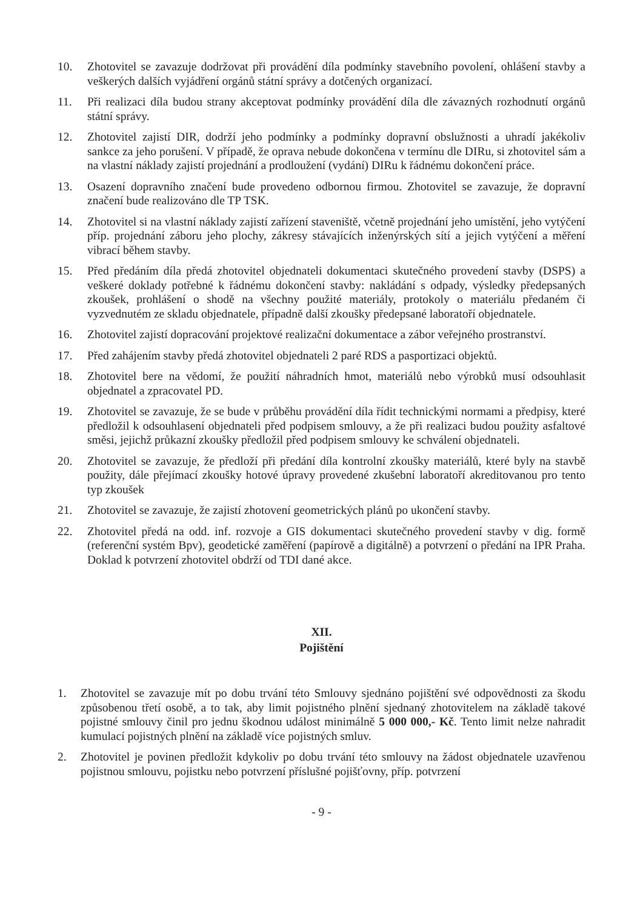10. Zhotovitel se zavazuje dodržovat při provádění díla podmínky stavebního povolení, ohlášení stavby a veškerých dalších vyjádření orgánů státní správy a dotčených organizací.
11. Při realizaci díla budou strany akceptovat podmínky provádění díla dle závazných rozhodnutí orgánů státní správy.
12. Zhotovitel zajistí DIR, dodrží jeho podmínky a podmínky dopravní obslužnosti a uhradí jakékoliv sankce za jeho porušení. V případě, že oprava nebude dokončena v termínu dle DIRu, si zhotovitel sám a na vlastní náklady zajistí projednání a prodloužení (vydání) DIRu k řádnému dokončení práce.
13. Osazení dopravního značení bude provedeno odbornou firmou. Zhotovitel se zavazuje, že dopravní značení bude realizováno dle TP TSK.
14. Zhotovitel si na vlastní náklady zajistí zařízení staveniště, včetně projednání jeho umístění, jeho vytýčení příp. projednání záboru jeho plochy, zákresy stávajících inženýrských sítí a jejich vytýčení a měření vibrací během stavby.
15. Před předáním díla předá zhotovitel objednateli dokumentaci skutečného provedení stavby (DSPS) a veškeré doklady potřebné k řádnému dokončení stavby: nakládání s odpady, výsledky předepsaných zkoušek, prohlášení o shodě na všechny použité materiály, protokoly o materiálu předaném či vyzvednutém ze skladu objednatele, případně další zkoušky předepsané laboratoří objednatele.
16. Zhotovitel zajistí dopracování projektové realizační dokumentace a zábor veřejného prostranství.
17. Před zahájením stavby předá zhotovitel objednateli 2 paré RDS a pasportizaci objektů.
18. Zhotovitel bere na vědomí, že použití náhradních hmot, materiálů nebo výrobků musí odsouhlasit objednatel a zpracovatel PD.
19. Zhotovitel se zavazuje, že se bude v průběhu provádění díla řídit technickými normami a předpisy, které předložil k odsouhlasení objednateli před podpisem smlouvy, a že při realizaci budou použity asfaltové směsi, jejichž průkazní zkoušky předložil před podpisem smlouvy ke schválení objednateli.
20. Zhotovitel se zavazuje, že předloží při předání díla kontrolní zkoušky materiálů, které byly na stavbě použity, dále přejímací zkoušky hotové úpravy provedené zkušební laboratoří akreditovanou pro tento typ zkoušek
21. Zhotovitel se zavazuje, že zajistí zhotovení geometrických plánů po ukončení stavby.
22. Zhotovitel předá na odd. inf. rozvoje a GIS dokumentaci skutečného provedení stavby v dig. formě (referenční systém Bpv), geodetické zaměření (papírově a digitálně) a potvrzení o předání na IPR Praha. Doklad k potvrzení zhotovitel obdrží od TDI dané akce.
XII.
Pojištění
1. Zhotovitel se zavazuje mít po dobu trvání této Smlouvy sjednáno pojištění své odpovědnosti za škodu způsobenou třetí osobě, a to tak, aby limit pojistného plnění sjednaný zhotovitelem na základě takové pojistné smlouvy činil pro jednu škodnou událost minimálně 5 000 000,- Kč. Tento limit nelze nahradit kumulací pojistných plnění na základě více pojistných smluv.
2. Zhotovitel je povinen předložit kdykoliv po dobu trvání této smlouvy na žádost objednatele uzavřenou pojistnou smlouvu, pojistku nebo potvrzení příslušné pojišťovny, příp. potvrzení
- 9 -